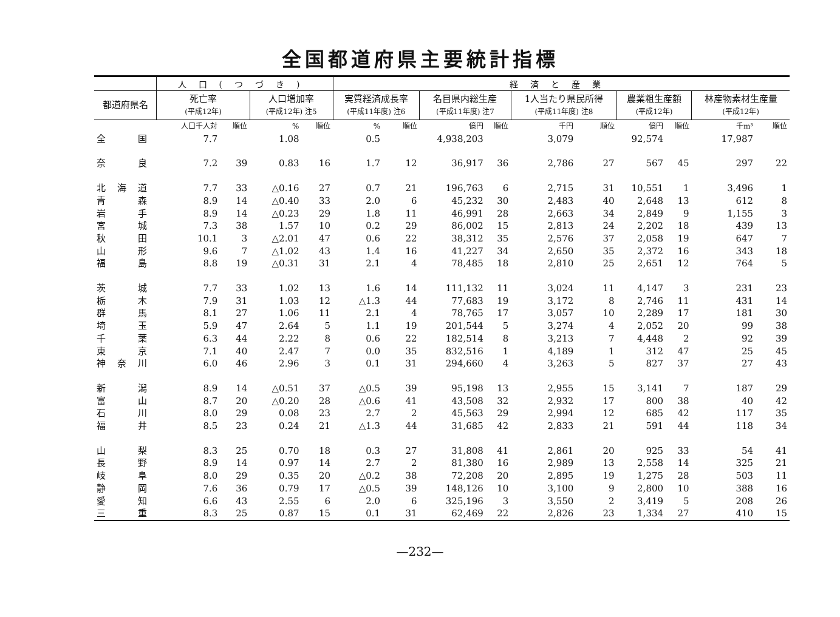全国都道府県主要統計指標
| | 人口(つづき) | | | | 経済と産業 | | | | | | | | | |
| --- | --- | --- | --- | --- | --- | --- | --- | --- | --- | --- | --- | --- | --- | --- |
| 都道府県名 | 死亡率 (平成12年) | | 人口増加率 (平成12年) 注5 | | 実質経済成長率 (平成11年度) 注6 | | 名目県内総生産 (平成11年度) 注7 | | 1人当たり県民所得 (平成11年度) 注8 | | 農業粗生産額 (平成12年) | | 林産物素材生産量 (平成12年) | |
| | 人口千人対 | 順位 | % | 順位 | % | 順位 | 億円 | 順位 | 千円 | 順位 | 億円 | 順位 | 千m³ | 順位 |
| 全国 | 7.7 | | 1.08 | | 0.5 | | 4,938,203 | | 3,079 | | 92,574 | | 17,987 | |
| 奈良 | 7.2 | 39 | 0.83 | 16 | 1.7 | 12 | 36,917 | 36 | 2,786 | 27 | 567 | 45 | 297 | 22 |
| 北海道 | 7.7 | 33 | △0.16 | 27 | 0.7 | 21 | 196,763 | 6 | 2,715 | 31 | 10,551 | 1 | 3,496 | 1 |
| 青森 | 8.9 | 14 | △0.40 | 33 | 2.0 | 6 | 45,232 | 30 | 2,483 | 40 | 2,648 | 13 | 612 | 8 |
| 岩手 | 8.9 | 14 | △0.23 | 29 | 1.8 | 11 | 46,991 | 28 | 2,663 | 34 | 2,849 | 9 | 1,155 | 3 |
| 宮城 | 7.3 | 38 | 1.57 | 10 | 0.2 | 29 | 86,002 | 15 | 2,813 | 24 | 2,202 | 18 | 439 | 13 |
| 秋田 | 10.1 | 3 | △2.01 | 47 | 0.6 | 22 | 38,312 | 35 | 2,576 | 37 | 2,058 | 19 | 647 | 7 |
| 山形 | 9.6 | 7 | △1.02 | 43 | 1.4 | 16 | 41,227 | 34 | 2,650 | 35 | 2,372 | 16 | 343 | 18 |
| 福島 | 8.8 | 19 | △0.31 | 31 | 2.1 | 4 | 78,485 | 18 | 2,810 | 25 | 2,651 | 12 | 764 | 5 |
| 茨城 | 7.7 | 33 | 1.02 | 13 | 1.6 | 14 | 111,132 | 11 | 3,024 | 11 | 4,147 | 3 | 231 | 23 |
| 栃木 | 7.9 | 31 | 1.03 | 12 | △1.3 | 44 | 77,683 | 19 | 3,172 | 8 | 2,746 | 11 | 431 | 14 |
| 群馬 | 8.1 | 27 | 1.06 | 11 | 2.1 | 4 | 78,765 | 17 | 3,057 | 10 | 2,289 | 17 | 181 | 30 |
| 埼玉 | 5.9 | 47 | 2.64 | 5 | 1.1 | 19 | 201,544 | 5 | 3,274 | 4 | 2,052 | 20 | 99 | 38 |
| 千葉 | 6.3 | 44 | 2.22 | 8 | 0.6 | 22 | 182,514 | 8 | 3,213 | 7 | 4,448 | 2 | 92 | 39 |
| 東京 | 7.1 | 40 | 2.47 | 7 | 0.0 | 35 | 832,516 | 1 | 4,189 | 1 | 312 | 47 | 25 | 45 |
| 神奈川 | 6.0 | 46 | 2.96 | 3 | 0.1 | 31 | 294,660 | 4 | 3,263 | 5 | 827 | 37 | 27 | 43 |
| 新潟 | 8.9 | 14 | △0.51 | 37 | △0.5 | 39 | 95,198 | 13 | 2,955 | 15 | 3,141 | 7 | 187 | 29 |
| 富山 | 8.7 | 20 | △0.20 | 28 | △0.6 | 41 | 43,508 | 32 | 2,932 | 17 | 800 | 38 | 40 | 42 |
| 石川 | 8.0 | 29 | 0.08 | 23 | 2.7 | 2 | 45,563 | 29 | 2,994 | 12 | 685 | 42 | 117 | 35 |
| 福井 | 8.5 | 23 | 0.24 | 21 | △1.3 | 44 | 31,685 | 42 | 2,833 | 21 | 591 | 44 | 118 | 34 |
| 山梨 | 8.3 | 25 | 0.70 | 18 | 0.3 | 27 | 31,808 | 41 | 2,861 | 20 | 925 | 33 | 54 | 41 |
| 長野 | 8.9 | 14 | 0.97 | 14 | 2.7 | 2 | 81,380 | 16 | 2,989 | 13 | 2,558 | 14 | 325 | 21 |
| 岐阜 | 8.0 | 29 | 0.35 | 20 | △0.2 | 38 | 72,208 | 20 | 2,895 | 19 | 1,275 | 28 | 503 | 11 |
| 静岡 | 7.6 | 36 | 0.79 | 17 | △0.5 | 39 | 148,126 | 10 | 3,100 | 9 | 2,800 | 10 | 388 | 16 |
| 愛知 | 6.6 | 43 | 2.55 | 6 | 2.0 | 6 | 325,196 | 3 | 3,550 | 2 | 3,419 | 5 | 208 | 26 |
| 三重 | 8.3 | 25 | 0.87 | 15 | 0.1 | 31 | 62,469 | 22 | 2,826 | 23 | 1,334 | 27 | 410 | 15 |
—232—